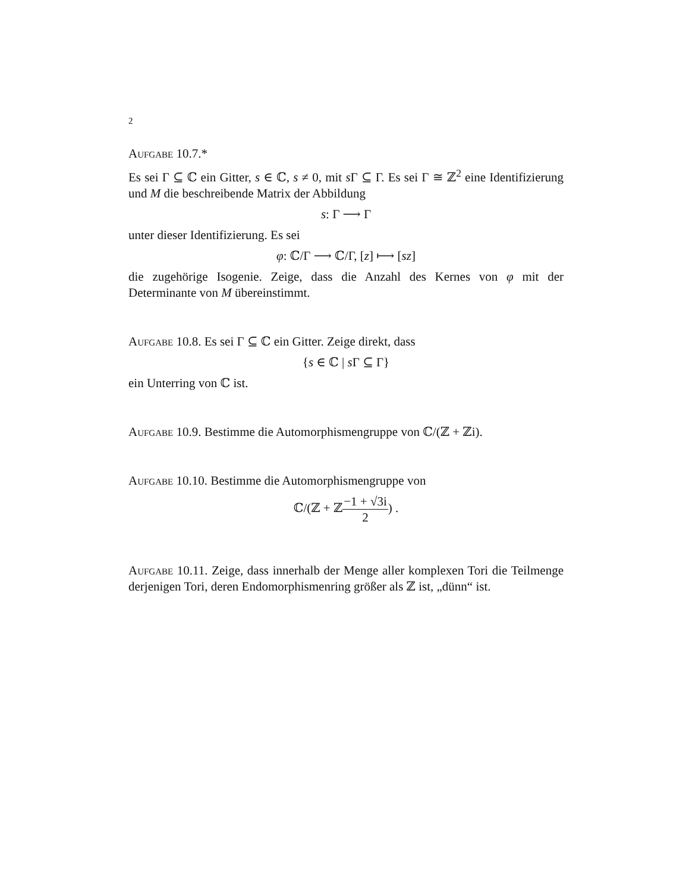2
Aufgabe 10.7.*
Es sei Γ ⊆ ℂ ein Gitter, s ∈ ℂ, s ≠ 0, mit s Γ ⊆ Γ. Es sei Γ ≅ ℤ<sup>2</sup> eine Identifizierung und M die beschreibende Matrix der Abbildung
s: Γ ⟶ Γ
unter dieser Identifizierung. Es sei
φ: ℂ/Γ ⟶ ℂ/Γ, [z] ⟼ [sz]
die zugehörige Isogenie. Zeige, dass die Anzahl des Kernes von φ mit der Determinante von M übereinstimmt.
Aufgabe 10.8. Es sei Γ ⊆ ℂ ein Gitter. Zeige direkt, dass
{s ∈ ℂ | s Γ ⊆ Γ}
ein Unterring von ℂ ist.
Aufgabe 10.9. Bestimme die Automorphismengruppe von ℂ/(ℤ + ℤi).
Aufgabe 10.10. Bestimme die Automorphismengruppe von
ℂ/(ℤ + ℤ−1 + √3i 2) .
Aufgabe 10.11. Zeige, dass innerhalb der Menge aller komplexen Tori die Teilmenge derjenigen Tori, deren Endomorphismenring größer als ℤ ist, „dünn“ ist.